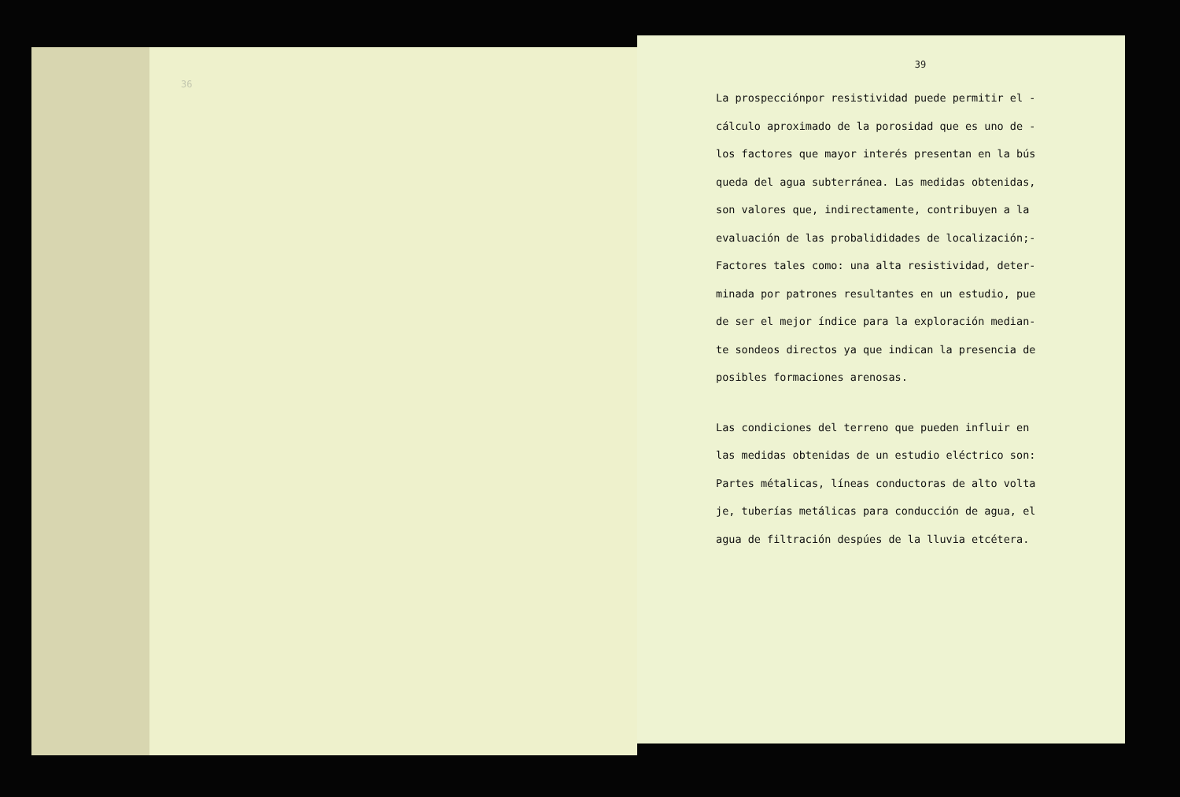36
39
La prospecciónpor resistividad puede permitir el -
cálculo aproximado de la porosidad que es uno de -
los factores que mayor interés presentan en la bús
queda del agua subterránea. Las medidas obtenidas,
son valores que, indirectamente, contribuyen a la
evaluación de las probalididades de localización;-
Factores tales como: una alta resistividad, deter-
minada por patrones resultantes en un estudio, pue
de ser el mejor índice para la exploración median-
te sondeos directos ya que indican la presencia de
posibles formaciones arenosas.
Las condiciones del terreno que pueden influir en
las medidas obtenidas de un estudio eléctrico son:
Partes métalicas, líneas conductoras de alto volta
je, tuberías metálicas para conducción de agua, el
agua de filtración despúes de la lluvia etcétera.